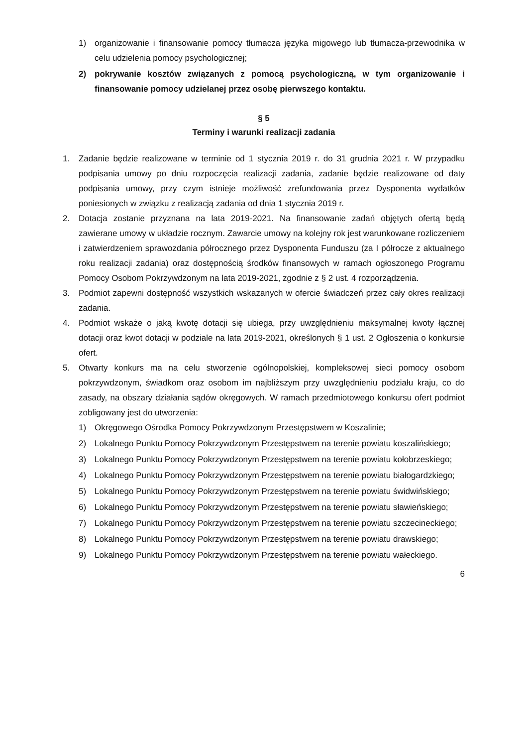1) organizowanie i finansowanie pomocy tłumacza języka migowego lub tłumacza-przewodnika w celu udzielenia pomocy psychologicznej;
2) pokrywanie kosztów związanych z pomocą psychologiczną, w tym organizowanie i finansowanie pomocy udzielanej przez osobę pierwszego kontaktu.
§ 5
Terminy i warunki realizacji zadania
1. Zadanie będzie realizowane w terminie od 1 stycznia 2019 r. do 31 grudnia 2021 r. W przypadku podpisania umowy po dniu rozpoczęcia realizacji zadania, zadanie będzie realizowane od daty podpisania umowy, przy czym istnieje możliwość zrefundowania przez Dysponenta wydatków poniesionych w związku z realizacją zadania od dnia 1 stycznia 2019 r.
2. Dotacja zostanie przyznana na lata 2019-2021. Na finansowanie zadań objętych ofertą będą zawierane umowy w układzie rocznym. Zawarcie umowy na kolejny rok jest warunkowane rozliczeniem i zatwierdzeniem sprawozdania półrocznego przez Dysponenta Funduszu (za I półrocze z aktualnego roku realizacji zadania) oraz dostępnością środków finansowych w ramach ogłoszonego Programu Pomocy Osobom Pokrzywdzonym na lata 2019-2021, zgodnie z § 2 ust. 4 rozporządzenia.
3. Podmiot zapewni dostępność wszystkich wskazanych w ofercie świadczeń przez cały okres realizacji zadania.
4. Podmiot wskaże o jaką kwotę dotacji się ubiega, przy uwzględnieniu maksymalnej kwoty łącznej dotacji oraz kwot dotacji w podziale na lata 2019-2021, określonych § 1 ust. 2 Ogłoszenia o konkursie ofert.
5. Otwarty konkurs ma na celu stworzenie ogólnopolskiej, kompleksowej sieci pomocy osobom pokrzywdzonym, świadkom oraz osobom im najbliższym przy uwzględnieniu podziału kraju, co do zasady, na obszary działania sądów okręgowych. W ramach przedmiotowego konkursu ofert podmiot zobligowany jest do utworzenia:
1) Okręgowego Ośrodka Pomocy Pokrzywdzonym Przestępstwem w Koszalinie;
2) Lokalnego Punktu Pomocy Pokrzywdzonym Przestępstwem na terenie powiatu koszalińskiego;
3) Lokalnego Punktu Pomocy Pokrzywdzonym Przestępstwem na terenie powiatu kołobrzeskiego;
4) Lokalnego Punktu Pomocy Pokrzywdzonym Przestępstwem na terenie powiatu białogardzkiego;
5) Lokalnego Punktu Pomocy Pokrzywdzonym Przestępstwem na terenie powiatu świdwińskiego;
6) Lokalnego Punktu Pomocy Pokrzywdzonym Przestępstwem na terenie powiatu sławieńskiego;
7) Lokalnego Punktu Pomocy Pokrzywdzonym Przestępstwem na terenie powiatu szczecineckiego;
8) Lokalnego Punktu Pomocy Pokrzywdzonym Przestępstwem na terenie powiatu drawskiego;
9) Lokalnego Punktu Pomocy Pokrzywdzonym Przestępstwem na terenie powiatu wałeckiego.
6